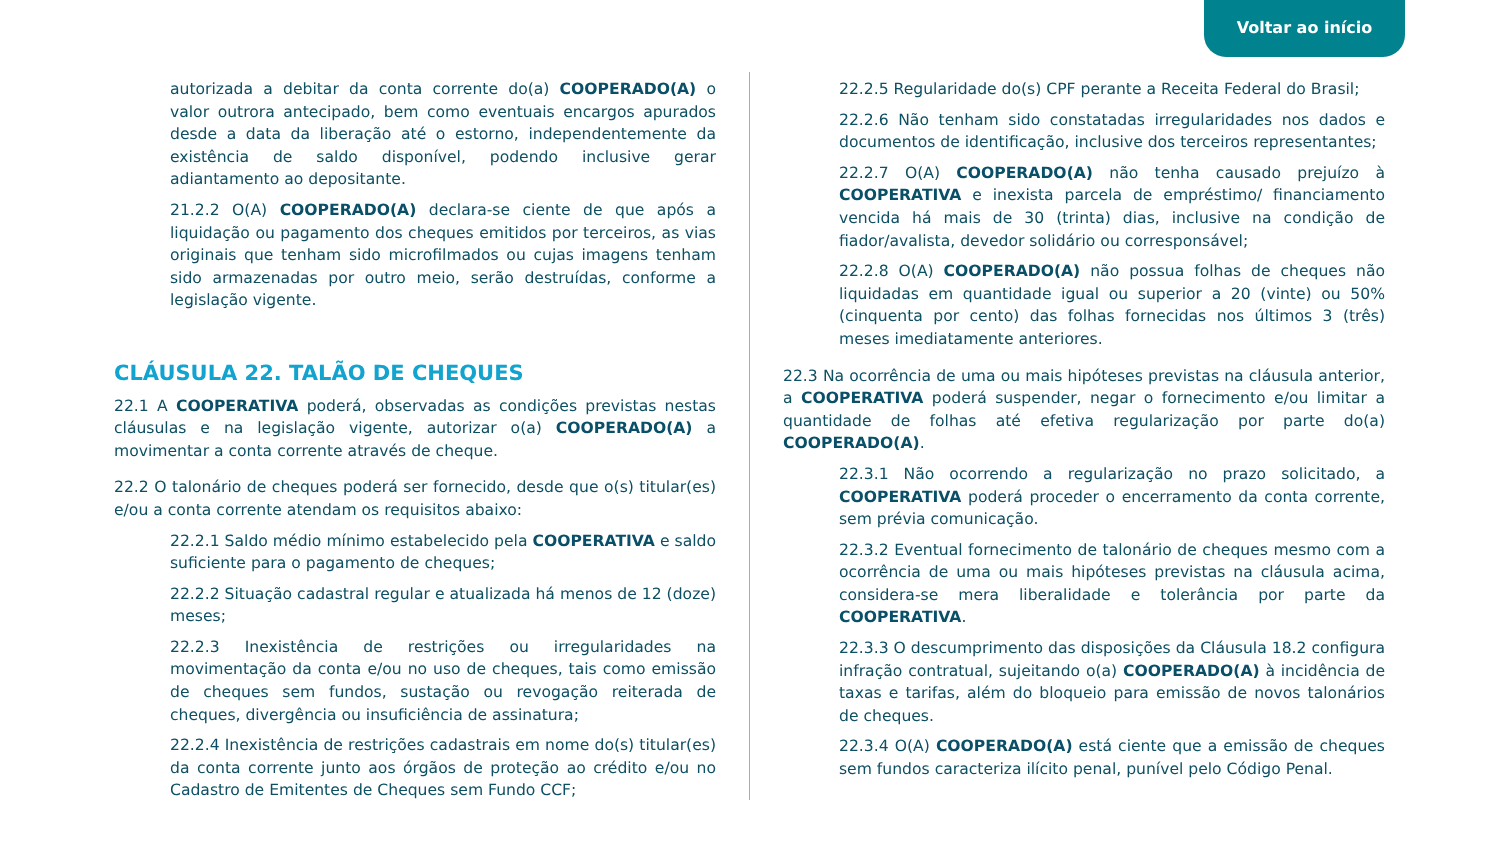Voltar ao início
autorizada a debitar da conta corrente do(a) COOPERADO(A) o valor outrora antecipado, bem como eventuais encargos apurados desde a data da liberação até o estorno, independentemente da existência de saldo disponível, podendo inclusive gerar adiantamento ao depositante.
21.2.2 O(A) COOPERADO(A) declara-se ciente de que após a liquidação ou pagamento dos cheques emitidos por terceiros, as vias originais que tenham sido microfilmados ou cujas imagens tenham sido armazenadas por outro meio, serão destruídas, conforme a legislação vigente.
CLÁUSULA 22. TALÃO DE CHEQUES
22.1 A COOPERATIVA poderá, observadas as condições previstas nestas cláusulas e na legislação vigente, autorizar o(a) COOPERADO(A) a movimentar a conta corrente através de cheque.
22.2 O talonário de cheques poderá ser fornecido, desde que o(s) titular(es) e/ou a conta corrente atendam os requisitos abaixo:
22.2.1 Saldo médio mínimo estabelecido pela COOPERATIVA e saldo suficiente para o pagamento de cheques;
22.2.2 Situação cadastral regular e atualizada há menos de 12 (doze) meses;
22.2.3 Inexistência de restrições ou irregularidades na movimentação da conta e/ou no uso de cheques, tais como emissão de cheques sem fundos, sustação ou revogação reiterada de cheques, divergência ou insuficiência de assinatura;
22.2.4 Inexistência de restrições cadastrais em nome do(s) titular(es) da conta corrente junto aos órgãos de proteção ao crédito e/ou no Cadastro de Emitentes de Cheques sem Fundo CCF;
22.2.5 Regularidade do(s) CPF perante a Receita Federal do Brasil;
22.2.6 Não tenham sido constatadas irregularidades nos dados e documentos de identificação, inclusive dos terceiros representantes;
22.2.7 O(A) COOPERADO(A) não tenha causado prejuízo à COOPERATIVA e inexista parcela de empréstimo/ financiamento vencida há mais de 30 (trinta) dias, inclusive na condição de fiador/avalista, devedor solidário ou corresponsável;
22.2.8 O(A) COOPERADO(A) não possua folhas de cheques não liquidadas em quantidade igual ou superior a 20 (vinte) ou 50% (cinquenta por cento) das folhas fornecidas nos últimos 3 (três) meses imediatamente anteriores.
22.3 Na ocorrência de uma ou mais hipóteses previstas na cláusula anterior, a COOPERATIVA poderá suspender, negar o fornecimento e/ou limitar a quantidade de folhas até efetiva regularização por parte do(a) COOPERADO(A).
22.3.1 Não ocorrendo a regularização no prazo solicitado, a COOPERATIVA poderá proceder o encerramento da conta corrente, sem prévia comunicação.
22.3.2 Eventual fornecimento de talonário de cheques mesmo com a ocorrência de uma ou mais hipóteses previstas na cláusula acima, considera-se mera liberalidade e tolerância por parte da COOPERATIVA.
22.3.3 O descumprimento das disposições da Cláusula 18.2 configura infração contratual, sujeitando o(a) COOPERADO(A) à incidência de taxas e tarifas, além do bloqueio para emissão de novos talonários de cheques.
22.3.4 O(A) COOPERADO(A) está ciente que a emissão de cheques sem fundos caracteriza ilícito penal, punível pelo Código Penal.